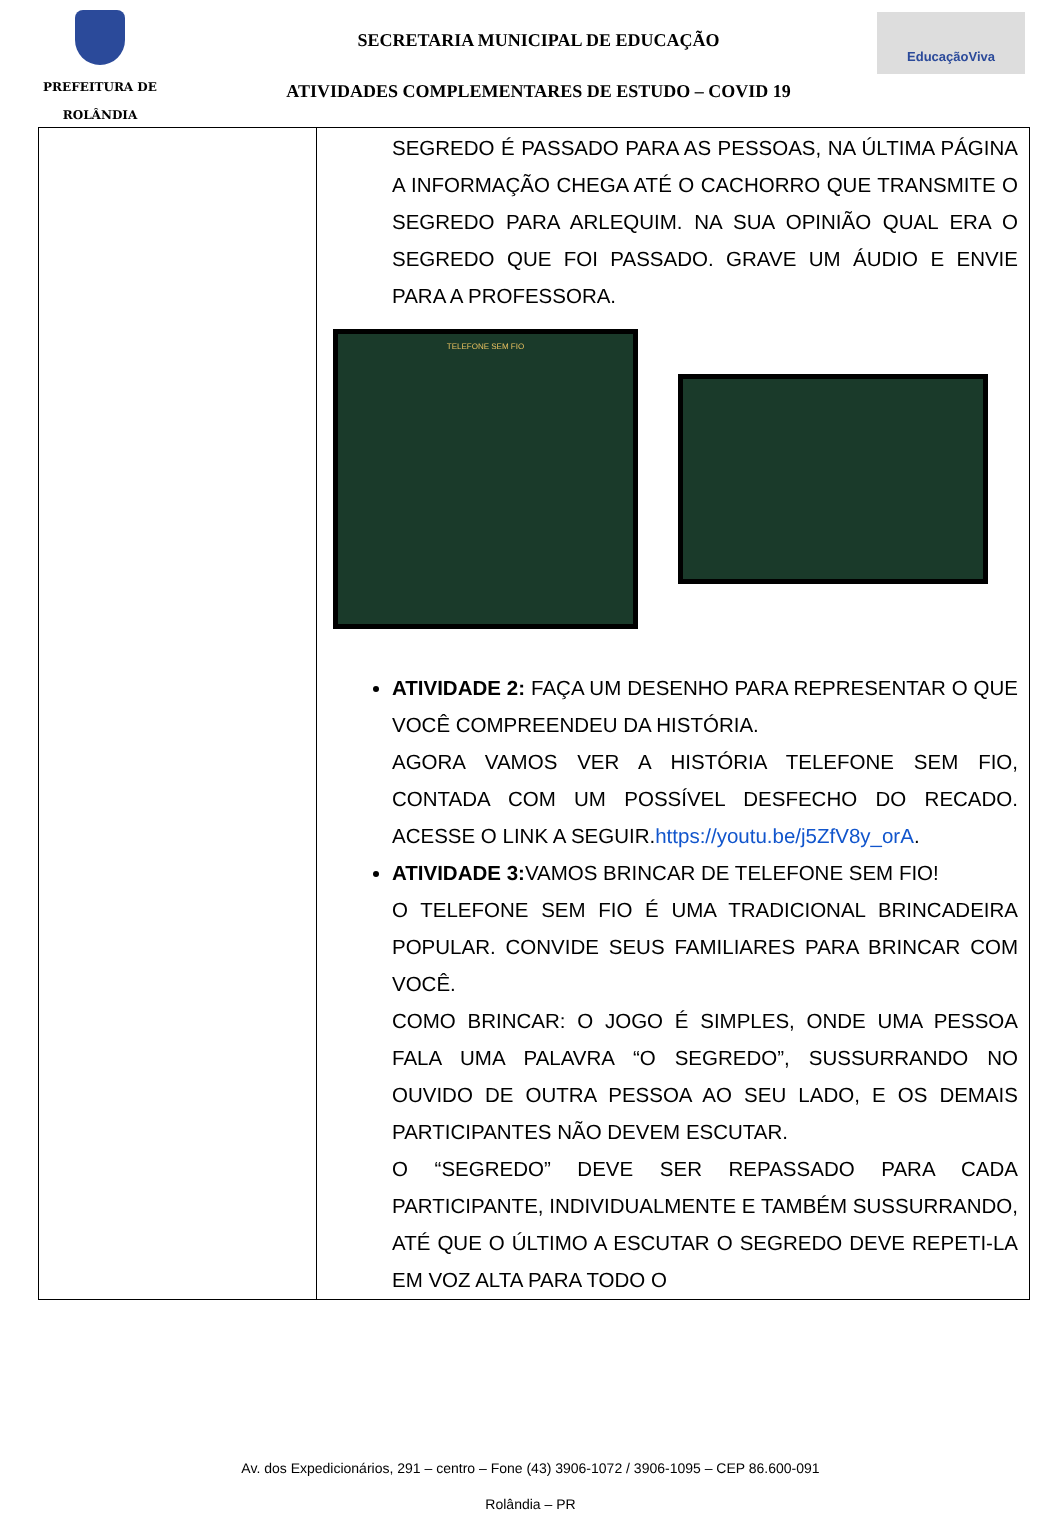PREFEITURA DE
ROLÂNDIA
SECRETARIA MUNICIPAL DE EDUCAÇÃO
ATIVIDADES COMPLEMENTARES DE ESTUDO – COVID 19
EducaçãoViva
| | SEGREDO É PASSADO PARA AS PESSOAS, NA ÚLTIMA PÁGINA A INFORMAÇÃO CHEGA ATÉ O CACHORRO QUE TRANSMITE O SEGREDO PARA ARLEQUIM. NA SUA OPINIÃO QUAL ERA O SEGREDO QUE FOI PASSADO. GRAVE UM ÁUDIO E ENVIE PARA A PROFESSORA. TELEFONE SEM FIO ATIVIDADE 2: FAÇA UM DESENHO PARA REPRESENTAR O QUE VOCÊ COMPREENDEU DA HISTÓRIA. AGORA VAMOS VER A HISTÓRIA TELEFONE SEM FIO, CONTADA COM UM POSSÍVEL DESFECHO DO RECADO. ACESSE O LINK A SEGUIR. https://youtu.be/j5ZfV8y_orA . ATIVIDADE 3: VAMOS BRINCAR DE TELEFONE SEM FIO! O TELEFONE SEM FIO É UMA TRADICIONAL BRINCADEIRA POPULAR. CONVIDE SEUS FAMILIARES PARA BRINCAR COM VOCÊ. COMO BRINCAR: O JOGO É SIMPLES, ONDE UMA PESSOA FALA UMA PALAVRA “O SEGREDO”, SUSSURRANDO NO OUVIDO DE OUTRA PESSOA AO SEU LADO, E OS DEMAIS PARTICIPANTES NÃO DEVEM ESCUTAR. O “SEGREDO” DEVE SER REPASSADO PARA CADA PARTICIPANTE, INDIVIDUALMENTE E TAMBÉM SUSSURRANDO, ATÉ QUE O ÚLTIMO A ESCUTAR O SEGREDO DEVE REPETI-LA EM VOZ ALTA PARA TODO O |
Av. dos Expedicionários, 291 – centro – Fone (43) 3906-1072 / 3906-1095 – CEP 86.600-091
Rolândia – PR